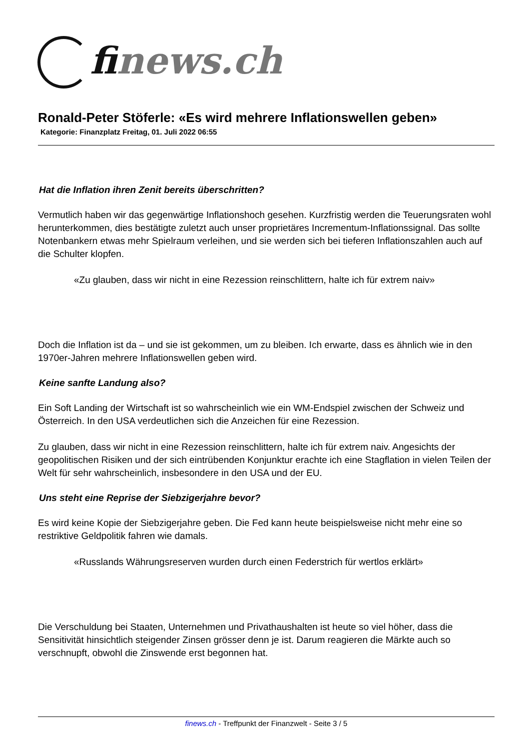finews.ch
Ronald-Peter Stöferle: «Es wird mehrere Inflationswellen geben»
Kategorie: Finanzplatz Freitag, 01. Juli 2022 06:55
Hat die Inflation ihren Zenit bereits überschritten?
Vermutlich haben wir das gegenwärtige Inflationshoch gesehen. Kurzfristig werden die Teuerungsraten wohl herunterkommen, dies bestätigte zuletzt auch unser proprietäres Incrementum-Inflationssignal. Das sollte Notenbankern etwas mehr Spielraum verleihen, und sie werden sich bei tieferen Inflationszahlen auch auf die Schulter klopfen.
«Zu glauben, dass wir nicht in eine Rezession reinschlittern, halte ich für extrem naiv»
Doch die Inflation ist da – und sie ist gekommen, um zu bleiben. Ich erwarte, dass es ähnlich wie in den 1970er-Jahren mehrere Inflationswellen geben wird.
Keine sanfte Landung also?
Ein Soft Landing der Wirtschaft ist so wahrscheinlich wie ein WM-Endspiel zwischen der Schweiz und Österreich. In den USA verdeutlichen sich die Anzeichen für eine Rezession.
Zu glauben, dass wir nicht in eine Rezession reinschlittern, halte ich für extrem naiv. Angesichts der geopolitischen Risiken und der sich eintrübenden Konjunktur erachte ich eine Stagflation in vielen Teilen der Welt für sehr wahrscheinlich, insbesondere in den USA und der EU.
Uns steht eine Reprise der Siebzigerjahre bevor?
Es wird keine Kopie der Siebzigerjahre geben. Die Fed kann heute beispielsweise nicht mehr eine so restriktive Geldpolitik fahren wie damals.
«Russlands Währungsreserven wurden durch einen Federstrich für wertlos erklärt»
Die Verschuldung bei Staaten, Unternehmen und Privathaushalten ist heute so viel höher, dass die Sensitivität hinsichtlich steigender Zinsen grösser denn je ist. Darum reagieren die Märkte auch so verschnupft, obwohl die Zinswende erst begonnen hat.
finews.ch - Treffpunkt der Finanzwelt - Seite 3 / 5